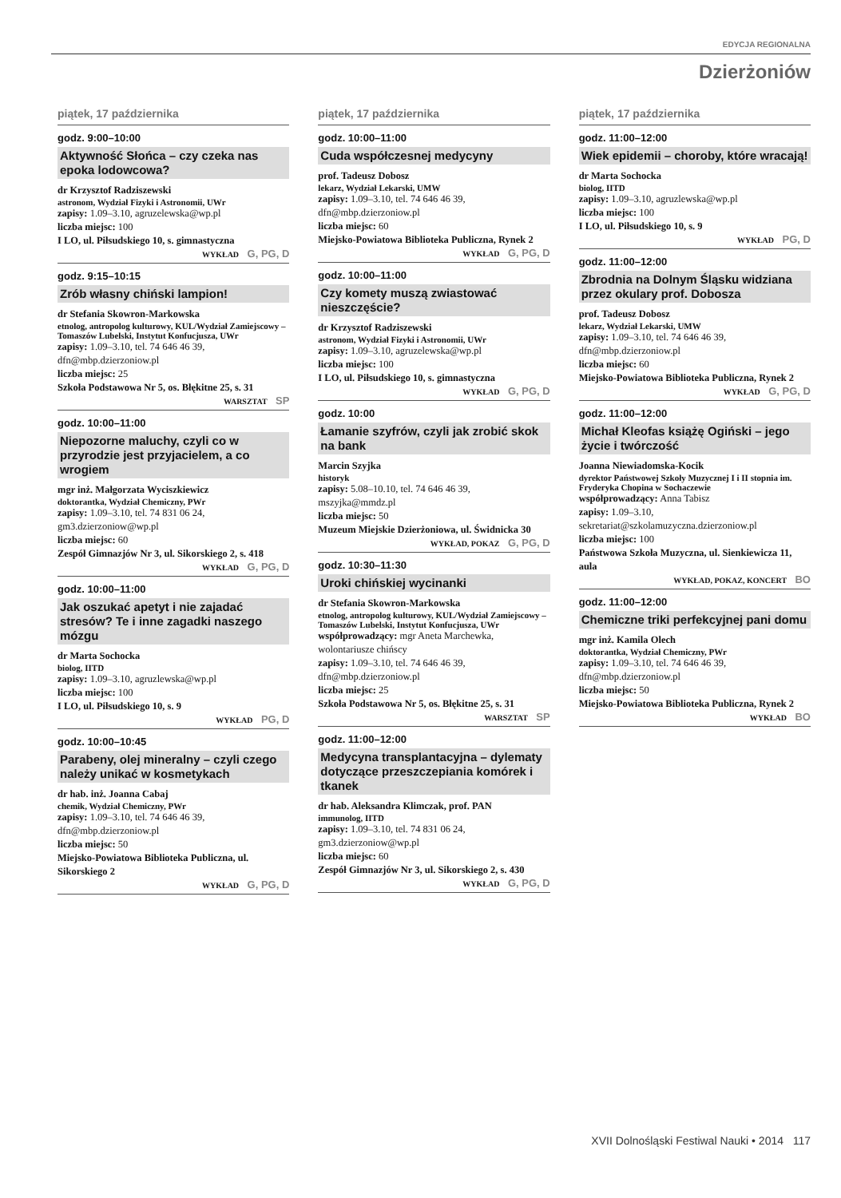EDYCJA REGIONALNA
Dzierżoniów
piątek, 17 października
godz. 9:00–10:00
Aktywność Słońca – czy czeka nas epoka lodowcowa?
dr Krzysztof Radziszewski
astronom, Wydział Fizyki i Astronomii, UWr
zapisy: 1.09–3.10, agruzelewska@wp.pl
liczba miejsc: 100
I LO, ul. Piłsudskiego 10, s. gimnastyczna
WYKŁAD G, PG, D
godz. 9:15–10:15
Zrób własny chiński lampion!
dr Stefania Skowron-Markowska
etnolog, antropolog kulturowy, KUL/Wydział Zamiejscowy – Tomaszów Lubelski, Instytut Konfucjusza, UWr
zapisy: 1.09–3.10, tel. 74 646 46 39, dfn@mbp.dzierzoniow.pl
liczba miejsc: 25
Szkoła Podstawowa Nr 5, os. Błękitne 25, s. 31
WARSZTAT SP
godz. 10:00–11:00
Niepozorne maluchy, czyli co w przyrodzie jest przyjacielem, a co wrogiem
mgr inż. Małgorzata Wyciszkiewicz
doktorantka, Wydział Chemiczny, PWr
zapisy: 1.09–3.10, tel. 74 831 06 24, gm3.dzierzoniow@wp.pl
liczba miejsc: 60
Zespół Gimnazjów Nr 3, ul. Sikorskiego 2, s. 418
WYKŁAD G, PG, D
godz. 10:00–11:00
Jak oszukać apetyt i nie zajadać stresów? Te i inne zagadki naszego mózgu
dr Marta Sochocka
biolog, IITD
zapisy: 1.09–3.10, agruzlewska@wp.pl
liczba miejsc: 100
I LO, ul. Piłsudskiego 10, s. 9
WYKŁAD PG, D
godz. 10:00–10:45
Parabeny, olej mineralny – czyli czego należy unikać w kosmetykach
dr hab. inż. Joanna Cabaj
chemik, Wydział Chemiczny, PWr
zapisy: 1.09–3.10, tel. 74 646 46 39, dfn@mbp.dzierzoniow.pl
liczba miejsc: 50
Miejsko-Powiatowa Biblioteka Publiczna, ul. Sikorskiego 2
WYKŁAD G, PG, D
piątek, 17 października
godz. 10:00–11:00
Cuda współczesnej medycyny
prof. Tadeusz Dobosz
lekarz, Wydział Lekarski, UMW
zapisy: 1.09–3.10, tel. 74 646 46 39, dfn@mbp.dzierzoniow.pl
liczba miejsc: 60
Miejsko-Powiatowa Biblioteka Publiczna, Rynek 2
WYKŁAD G, PG, D
godz. 10:00–11:00
Czy komety muszą zwiastować nieszczęście?
dr Krzysztof Radziszewski
astronom, Wydział Fizyki i Astronomii, UWr
zapisy: 1.09–3.10, agruzelewska@wp.pl
liczba miejsc: 100
I LO, ul. Piłsudskiego 10, s. gimnastyczna
WYKŁAD G, PG, D
godz. 10:00
Łamanie szyfrów, czyli jak zrobić skok na bank
Marcin Szyjka
historyk
zapisy: 5.08–10.10, tel. 74 646 46 39, mszyjka@mmdz.pl
liczba miejsc: 50
Muzeum Miejskie Dzierżoniowa, ul. Świdnicka 30
WYKŁAD, POKAZ G, PG, D
godz. 10:30–11:30
Uroki chińskiej wycinanki
dr Stefania Skowron-Markowska
etnolog, antropolog kulturowy, KUL/Wydział Zamiejscowy – Tomaszów Lubelski, Instytut Konfucjusza, UWr
współprowadzący: mgr Aneta Marchewka, wolontariusze chińscy
zapisy: 1.09–3.10, tel. 74 646 46 39, dfn@mbp.dzierzoniow.pl
liczba miejsc: 25
Szkoła Podstawowa Nr 5, os. Błękitne 25, s. 31
WARSZTAT SP
godz. 11:00–12:00
Medycyna transplantacyjna – dylematy dotyczące przeszczepiania komórek i tkanek
dr hab. Aleksandra Klimczak, prof. PAN
immunolog, IITD
zapisy: 1.09–3.10, tel. 74 831 06 24, gm3.dzierzoniow@wp.pl
liczba miejsc: 60
Zespół Gimnazjów Nr 3, ul. Sikorskiego 2, s. 430
WYKŁAD G, PG, D
piątek, 17 października
godz. 11:00–12:00
Wiek epidemii – choroby, które wracają!
dr Marta Sochocka
biolog, IITD
zapisy: 1.09–3.10, agruzlewska@wp.pl
liczba miejsc: 100
I LO, ul. Piłsudskiego 10, s. 9
WYKŁAD PG, D
godz. 11:00–12:00
Zbrodnia na Dolnym Śląsku widziana przez okulary prof. Dobosza
prof. Tadeusz Dobosz
lekarz, Wydział Lekarski, UMW
zapisy: 1.09–3.10, tel. 74 646 46 39, dfn@mbp.dzierzoniow.pl
liczba miejsc: 60
Miejsko-Powiatowa Biblioteka Publiczna, Rynek 2
WYKŁAD G, PG, D
godz. 11:00–12:00
Michał Kleofas książę Ogiński – jego życie i twórczość
Joanna Niewiadomska-Kocik
dyrektor Państwowej Szkoły Muzycznej I i II stopnia im. Fryderyka Chopina w Sochaczewie
współprowadzący: Anna Tabisz
zapisy: 1.09–3.10, sekretariat@szkolamuzyczna.dzierzoniow.pl
liczba miejsc: 100
Państwowa Szkoła Muzyczna, ul. Sienkiewicza 11, aula
WYKŁAD, POKAZ, KONCERT BO
godz. 11:00–12:00
Chemiczne triki perfekcyjnej pani domu
mgr inż. Kamila Olech
doktorantka, Wydział Chemiczny, PWr
zapisy: 1.09–3.10, tel. 74 646 46 39, dfn@mbp.dzierzoniow.pl
liczba miejsc: 50
Miejsko-Powiatowa Biblioteka Publiczna, Rynek 2
WYKŁAD BO
XVII Dolnośląski Festiwal Nauki • 2014 117